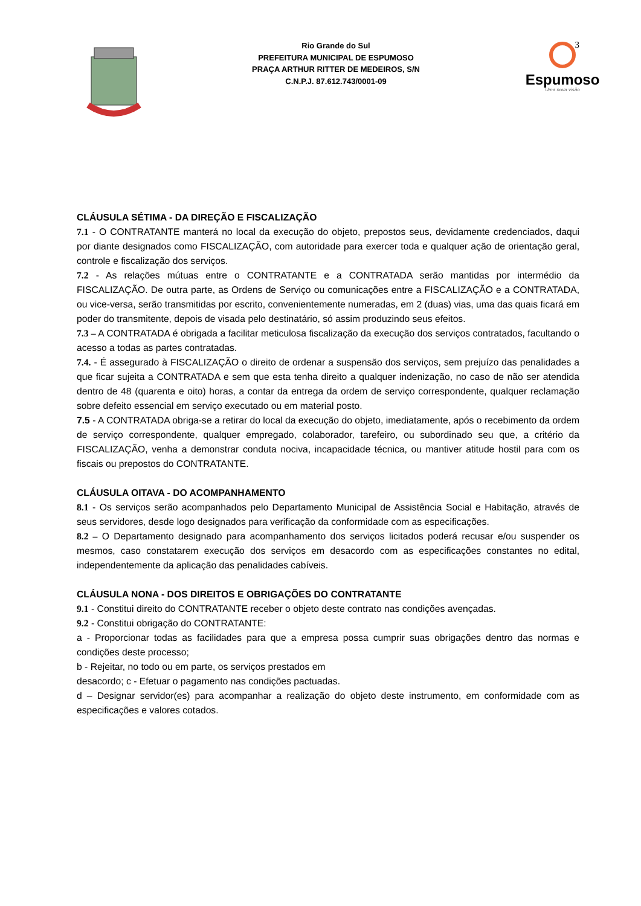3
Rio Grande do Sul
PREFEITURA MUNICIPAL DE ESPUMOSO
PRAÇA ARTHUR RITTER DE MEDEIROS, S/N
C.N.P.J. 87.612.743/0001-09
Espumoso
Uma nova visão
CLÁUSULA SÉTIMA - DA DIREÇÃO E FISCALIZAÇÃO
7.1 - O CONTRATANTE manterá no local da execução do objeto, prepostos seus, devidamente credenciados, daqui por diante designados como FISCALIZAÇÃO, com autoridade para exercer toda e qualquer ação de orientação geral, controle e fiscalização dos serviços.
7.2 - As relações mútuas entre o CONTRATANTE e a CONTRATADA serão mantidas por intermédio da FISCALIZAÇÃO. De outra parte, as Ordens de Serviço ou comunicações entre a FISCALIZAÇÃO e a CONTRATADA, ou vice-versa, serão transmitidas por escrito, convenientemente numeradas, em 2 (duas) vias, uma das quais ficará em poder do transmitente, depois de visada pelo destinatário, só assim produzindo seus efeitos.
7.3 – A CONTRATADA é obrigada a facilitar meticulosa fiscalização da execução dos serviços contratados, facultando o acesso a todas as partes contratadas.
7.4. - É assegurado à FISCALIZAÇÃO o direito de ordenar a suspensão dos serviços, sem prejuízo das penalidades a que ficar sujeita a CONTRATADA e sem que esta tenha direito a qualquer indenização, no caso de não ser atendida dentro de 48 (quarenta e oito) horas, a contar da entrega da ordem de serviço correspondente, qualquer reclamação sobre defeito essencial em serviço executado ou em material posto.
7.5 - A CONTRATADA obriga-se a retirar do local da execução do objeto, imediatamente, após o recebimento da ordem de serviço correspondente, qualquer empregado, colaborador, tarefeiro, ou subordinado seu que, a critério da FISCALIZAÇÃO, venha a demonstrar conduta nociva, incapacidade técnica, ou mantiver atitude hostil para com os fiscais ou prepostos do CONTRATANTE.
CLÁUSULA OITAVA - DO ACOMPANHAMENTO
8.1 - Os serviços serão acompanhados pelo Departamento Municipal de Assistência Social e Habitação, através de seus servidores, desde logo designados para verificação da conformidade com as especificações.
8.2 – O Departamento designado para acompanhamento dos serviços licitados poderá recusar e/ou suspender os mesmos, caso constatarem execução dos serviços em desacordo com as especificações constantes no edital, independentemente da aplicação das penalidades cabíveis.
CLÁUSULA NONA - DOS DIREITOS E OBRIGAÇÕES DO CONTRATANTE
9.1 - Constitui direito do CONTRATANTE receber o objeto deste contrato nas condições avençadas.
9.2 - Constitui obrigação do CONTRATANTE:
a - Proporcionar todas as facilidades para que a empresa possa cumprir suas obrigações dentro das normas e condições deste processo;
b - Rejeitar, no todo ou em parte, os serviços prestados em
desacordo; c - Efetuar o pagamento nas condições pactuadas.
d – Designar servidor(es) para acompanhar a realização do objeto deste instrumento, em conformidade com as especificações e valores cotados.